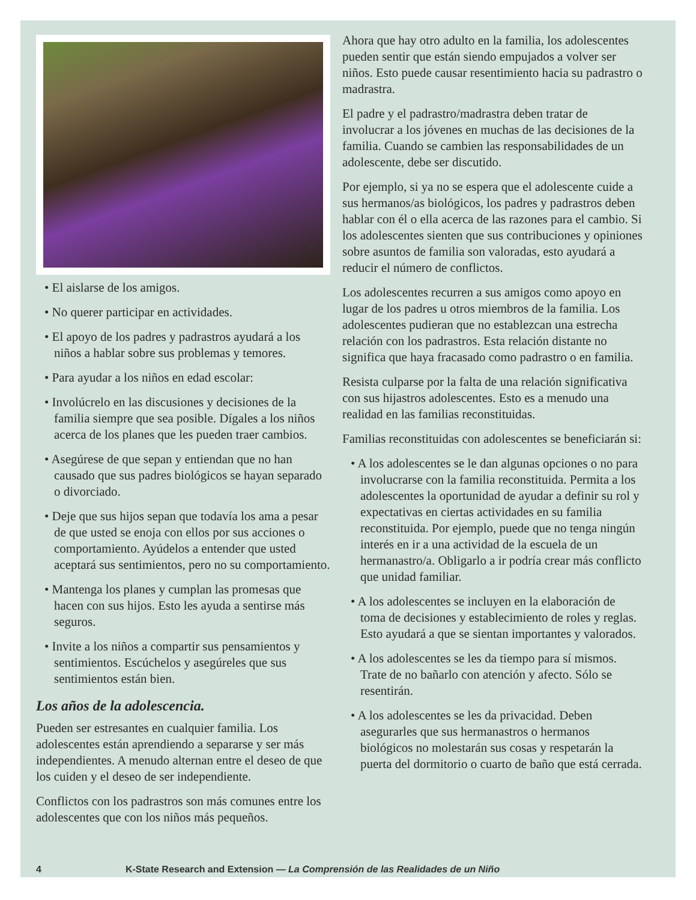• El aislarse de los amigos.
• No querer participar en actividades.
• El apoyo de los padres y padrastros ayudará a los niños a hablar sobre sus problemas y temores.
• Para ayudar a los niños en edad escolar:
• Involúcrelo en las discusiones y decisiones de la familia siempre que sea posible. Dígales a los niños acerca de los planes que les pueden traer cambios.
• Asegúrese de que sepan y entiendan que no han causado que sus padres biológicos se hayan separado o divorciado.
• Deje que sus hijos sepan que todavía los ama a pesar de que usted se enoja con ellos por sus acciones o comportamiento. Ayúdelos a entender que usted aceptará sus sentimientos, pero no su comportamiento.
• Mantenga los planes y cumplan las promesas que hacen con sus hijos. Esto les ayuda a sentirse más seguros.
• Invite a los niños a compartir sus pensamientos y sentimientos. Escúchelos y asegúreles que sus sentimientos están bien.
Los años de la adolescencia.
Pueden ser estresantes en cualquier familia. Los adolescentes están aprendiendo a separarse y ser más independientes. A menudo alternan entre el deseo de que los cuiden y el deseo de ser independiente.
Conflictos con los padrastros son más comunes entre los adolescentes que con los niños más pequeños.
Ahora que hay otro adulto en la familia, los adolescentes pueden sentir que están siendo empujados a volver ser niños. Esto puede causar resentimiento hacia su padrastro o madrastra.
El padre y el padrastro/madrastra deben tratar de involucrar a los jóvenes en muchas de las decisiones de la familia. Cuando se cambien las responsabilidades de un adolescente, debe ser discutido.
Por ejemplo, si ya no se espera que el adolescente cuide a sus hermanos/as biológicos, los padres y padrastros deben hablar con él o ella acerca de las razones para el cambio. Si los adolescentes sienten que sus contribuciones y opiniones sobre asuntos de familia son valoradas, esto ayudará a reducir el número de conflictos.
Los adolescentes recurren a sus amigos como apoyo en lugar de los padres u otros miembros de la familia. Los adolescentes pudieran que no establezcan una estrecha relación con los padrastros. Esta relación distante no significa que haya fracasado como padrastro o en familia.
Resista culparse por la falta de una relación significativa con sus hijastros adolescentes. Esto es a menudo una realidad en las familias reconstituidas.
Familias reconstituidas con adolescentes se beneficiarán si:
• A los adolescentes se le dan algunas opciones o no para involucrarse con la familia reconstituida. Permita a los adolescentes la oportunidad de ayudar a definir su rol y expectativas en ciertas actividades en su familia reconstituida. Por ejemplo, puede que no tenga ningún interés en ir a una actividad de la escuela de un hermanastro/a. Obligarlo a ir podría crear más conflicto que unidad familiar.
• A los adolescentes se incluyen en la elaboración de toma de decisiones y establecimiento de roles y reglas. Esto ayudará a que se sientan importantes y valorados.
• A los adolescentes se les da tiempo para sí mismos. Trate de no bañarlo con atención y afecto. Sólo se resentirán.
• A los adolescentes se les da privacidad. Deben asegurarles que sus hermanastros o hermanos biológicos no molestarán sus cosas y respetarán la puerta del dormitorio o cuarto de baño que está cerrada.
4 K-State Research and Extension — La Comprensión de las Realidades de un Niño